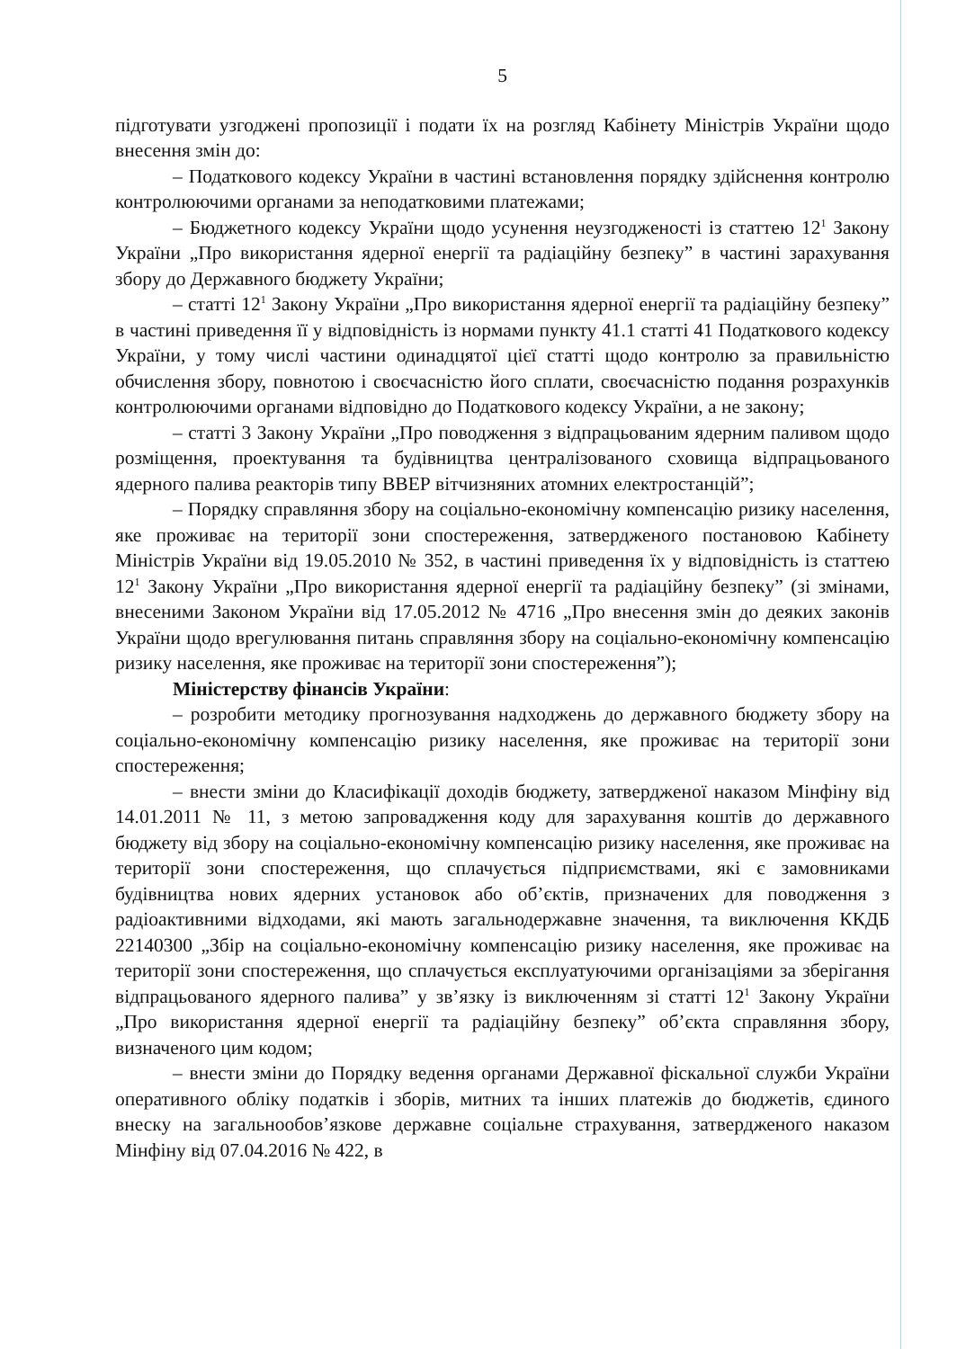5
підготувати узгоджені пропозиції і подати їх на розгляд Кабінету Міністрів України щодо внесення змін до:
– Податкового кодексу України в частині встановлення порядку здійснення контролю контролюючими органами за неподатковими платежами;
– Бюджетного кодексу України щодо усунення неузгодженості із статтею 12<sup>1</sup> Закону України „Про використання ядерної енергії та радіаційну безпеку” в частині зарахування збору до Державного бюджету України;
– статті 12<sup>1</sup> Закону України „Про використання ядерної енергії та радіаційну безпеку” в частині приведення її у відповідність із нормами пункту 41.1 статті 41 Податкового кодексу України, у тому числі частини одинадцятої цієї статті щодо контролю за правильністю обчислення збору, повнотою і своєчасністю його сплати, своєчасністю подання розрахунків контролюючими органами відповідно до Податкового кодексу України, а не закону;
– статті 3 Закону України „Про поводження з відпрацьованим ядерним паливом щодо розміщення, проектування та будівництва централізованого сховища відпрацьованого ядерного палива реакторів типу ВВЕР вітчизняних атомних електростанцій”;
– Порядку справляння збору на соціально-економічну компенсацію ризику населення, яке проживає на території зони спостереження, затвердженого постановою Кабінету Міністрів України від 19.05.2010 № 352, в частині приведення їх у відповідність із статтею 12<sup>1</sup> Закону України „Про використання ядерної енергії та радіаційну безпеку” (зі змінами, внесеними Законом України від 17.05.2012 № 4716 „Про внесення змін до деяких законів України щодо врегулювання питань справляння збору на соціально-економічну компенсацію ризику населення, яке проживає на території зони спостереження”);
Міністерству фінансів України:
– розробити методику прогнозування надходжень до державного бюджету збору на соціально-економічну компенсацію ризику населення, яке проживає на території зони спостереження;
– внести зміни до Класифікації доходів бюджету, затвердженої наказом Мінфіну від 14.01.2011 № 11, з метою запровадження коду для зарахування коштів до державного бюджету від збору на соціально-економічну компенсацію ризику населення, яке проживає на території зони спостереження, що сплачується підприємствами, які є замовниками будівництва нових ядерних установок або об’єктів, призначених для поводження з радіоактивними відходами, які мають загальнодержавне значення, та виключення ККДБ 22140300 „Збір на соціально-економічну компенсацію ризику населення, яке проживає на території зони спостереження, що сплачується експлуатуючими організаціями за зберігання відпрацьованого ядерного палива” у зв’язку із виключенням зі статті 12<sup>1</sup> Закону України „Про використання ядерної енергії та радіаційну безпеку” об’єкта справляння збору, визначеного цим кодом;
– внести зміни до Порядку ведення органами Державної фіскальної служби України оперативного обліку податків і зборів, митних та інших платежів до бюджетів, єдиного внеску на загальнообов’язкове державне соціальне страхування, затвердженого наказом Мінфіну від 07.04.2016 № 422, в